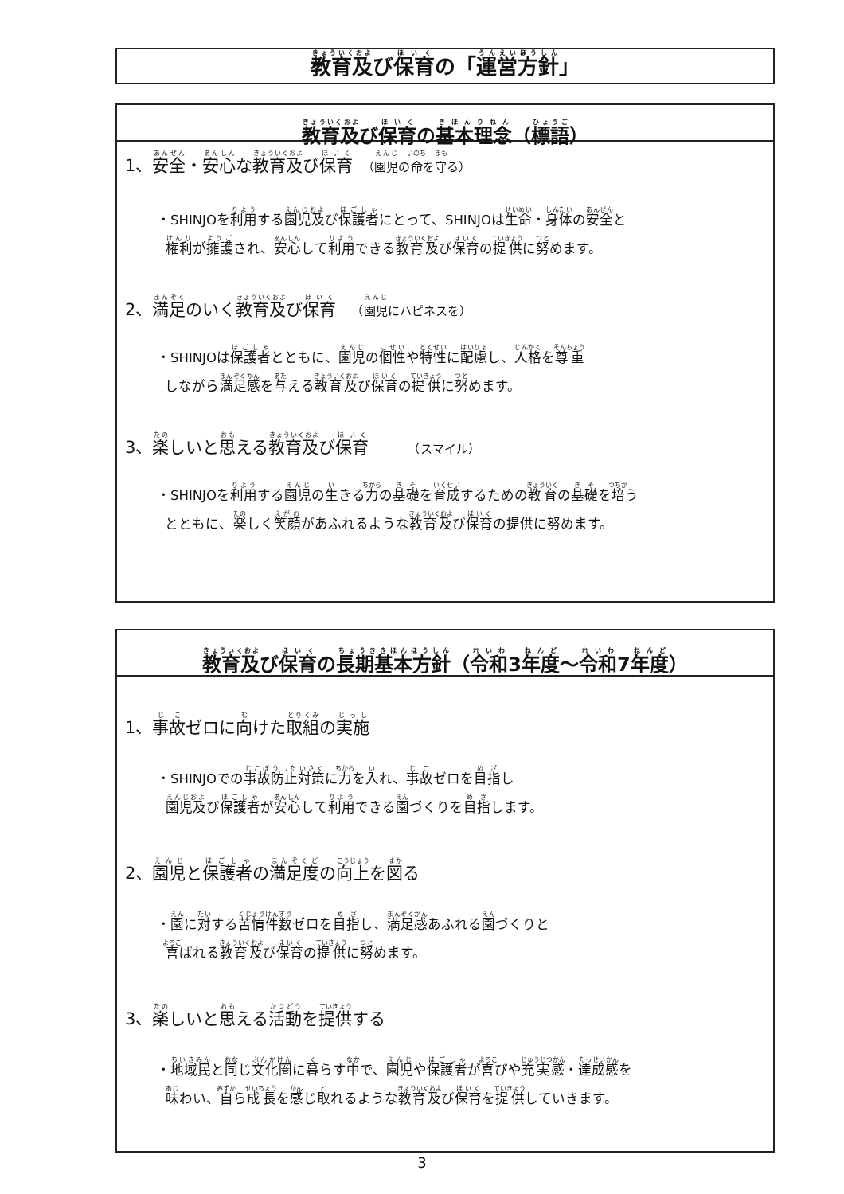教育及び保育の「運営方針」
教育及び保育の基本理念（標語）
1、安全・安心な教育及び保育 （園児の命を守る）
・SHINJOを利用する園児及び保護者にとって、SHINJOは生命・身体の安全と
権利が擁護され、安心して利用できる教育及び保育の提供に努めます。
2、満足のいく教育及び保育　（園児にハピネスを）
・SHINJOは保護者とともに、園児の個性や特性に配慮し、人格を尊重
しながら満足感を与える教育及び保育の提供に努めます。
3、楽しいと思える教育及び保育　　　（スマイル）
・SHINJOを利用する園児の生きる力の基礎を育成するための教育の基礎を培う
とともに、楽しく笑顔があふれるような教育及び保育の提供に努めます。
教育及び保育の長期基本方針（令和3年度～令和7年度）
1、事故ゼロに向けた取組の実施
・SHINJOでの事故防止対策に力を入れ、事故ゼロを目指し
園児及び保護者が安心して利用できる園づくりを目指します。
2、園児と保護者の満足度の向上を図る
・園に対する苦情件数ゼロを目指し、満足感あふれる園づくりと
喜ばれる教育及び保育の提供に努めます。
3、楽しいと思える活動を提供する
・地域民と同じ文化圏に暮らす中で、園児や保護者が喜びや充実感・達成感を
味わい、自ら成長を感じ取れるような教育及び保育を提供していきます。
3